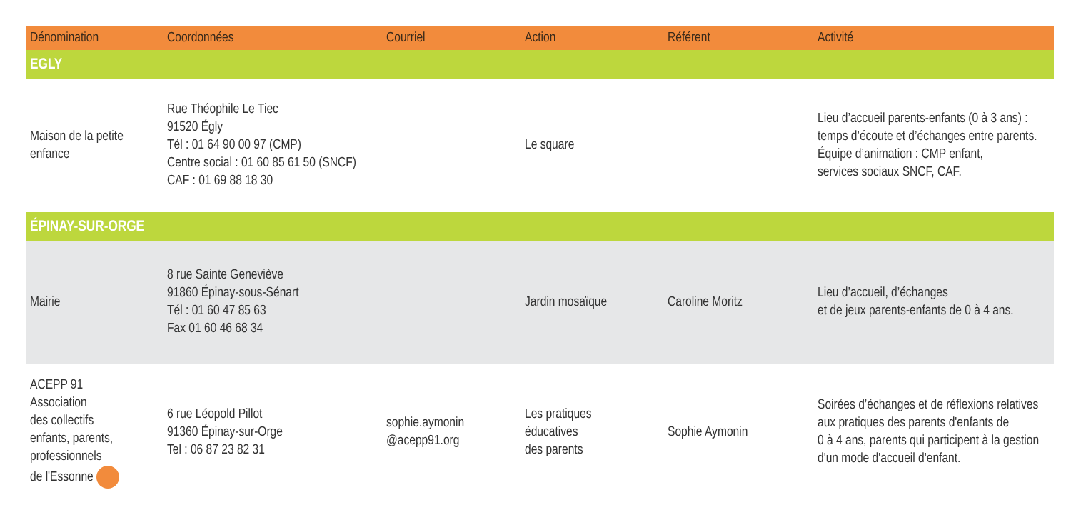| Dénomination | Coordonnées | Courriel | Action | Référent | Activité |
| --- | --- | --- | --- | --- | --- |
| EGLY | | | | | |
| Maison de la petite enfance | Rue Théophile Le Tiec 91520 Égly Tél : 01 64 90 00 97 (CMP) Centre social : 01 60 85 61 50 (SNCF) CAF : 01 69 88 18 30 | | Le square | | Lieu d’accueil parents-enfants (0 à 3 ans) : temps d’écoute et d’échanges entre parents. Équipe d’animation : CMP enfant, services sociaux SNCF, CAF. |
| ÉPINAY-SUR-ORGE | | | | | |
| Mairie | 8 rue Sainte Geneviève 91860 Épinay-sous-Sénart Tél : 01 60 47 85 63 Fax 01 60 46 68 34 | | Jardin mosaïque | Caroline Moritz | Lieu d’accueil, d’échanges et de jeux parents-enfants de 0 à 4 ans. |
| ACEPP 91 Association des collectifs enfants, parents, professionnels de l'Essonne | 6 rue Léopold Pillot 91360 Épinay-sur-Orge Tel : 06 87 23 82 31 | sophie.aymonin @acepp91.org | Les pratiques éducatives des parents | Sophie Aymonin | Soirées d’échanges et de réflexions relatives aux pratiques des parents d'enfants de 0 à 4 ans, parents qui participent à la gestion d'un mode d'accueil d'enfant. |